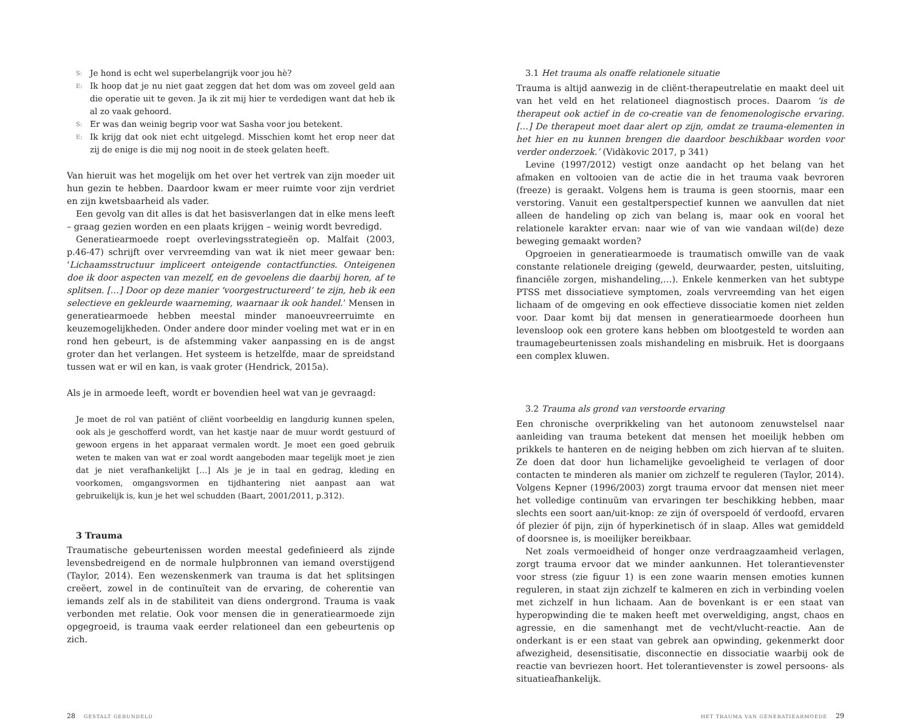S: Je hond is echt wel superbelangrijk voor jou hè?
E: Ik hoop dat je nu niet gaat zeggen dat het dom was om zoveel geld aan die operatie uit te geven. Ja ik zit mij hier te verdedigen want dat heb ik al zo vaak gehoord.
S: Er was dan weinig begrip voor wat Sasha voor jou betekent.
E: Ik krijg dat ook niet echt uitgelegd. Misschien komt het erop neer dat zij de enige is die mij nog nooit in de steek gelaten heeft.
Van hieruit was het mogelijk om het over het vertrek van zijn moeder uit hun gezin te hebben. Daardoor kwam er meer ruimte voor zijn verdriet en zijn kwetsbaarheid als vader.
Een gevolg van dit alles is dat het basisverlangen dat in elke mens leeft – graag gezien worden en een plaats krijgen – weinig wordt bevredigd.
Generatiearmoede roept overlevingsstrategieën op. Malfait (2003, p.46-47) schrijft over vervreemding van wat ik niet meer gewaar ben: ‘Lichaamsstructuur impliceert onteigende contactfuncties. Onteigenen doe ik door aspecten van mezelf, en de gevoelens die daarbij horen, af te splitsen. […] Door op deze manier ‘voorgestructureerd’ te zijn, heb ik een selectieve en gekleurde waarneming, waarnaar ik ook handel.’ Mensen in generatiearmoede hebben meestal minder manoeuvreerruimte en keuzemogelijkheden. Onder andere door minder voeling met wat er in en rond hen gebeurt, is de afstemming vaker aanpassing en is de angst groter dan het verlangen. Het systeem is hetzelfde, maar de spreidstand tussen wat er wil en kan, is vaak groter (Hendrick, 2015a).
Als je in armoede leeft, wordt er bovendien heel wat van je gevraagd:
Je moet de rol van patiënt of cliënt voorbeeldig en langdurig kunnen spelen, ook als je geschofferd wordt, van het kastje naar de muur wordt gestuurd of gewoon ergens in het apparaat vermalen wordt. Je moet een goed gebruik weten te maken van wat er zoal wordt aangeboden maar tegelijk moet je zien dat je niet verafhankelijkt […] Als je je in taal en gedrag, kleding en voorkomen, omgangsvormen en tijdhantering niet aanpast aan wat gebruikelijk is, kun je het wel schudden (Baart, 2001/2011, p.312).
3 Trauma
Traumatische gebeurtenissen worden meestal gedefinieerd als zijnde levensbedreigend en de normale hulpbronnen van iemand overstijgend (Taylor, 2014). Een wezenskenmerk van trauma is dat het splitsingen creëert, zowel in de continuïteit van de ervaring, de coherentie van iemands zelf als in de stabiliteit van diens ondergrond. Trauma is vaak verbonden met relatie. Ook voor mensen die in generatiearmoede zijn opgegroeid, is trauma vaak eerder relationeel dan een gebeurtenis op zich.
3.1 Het trauma als onaffe relationele situatie
Trauma is altijd aanwezig in de cliënt-therapeutrelatie en maakt deel uit van het veld en het relationeel diagnostisch proces. Daarom ‘is de therapeut ook actief in de co-creatie van de fenomenologische ervaring. […] De therapeut moet daar alert op zijn, omdat ze trauma-elementen in het hier en nu kunnen brengen die daardoor beschikbaar worden voor verder onderzoek.’ (Vidàkovic 2017, p 341)
Levine (1997/2012) vestigt onze aandacht op het belang van het afmaken en voltooien van de actie die in het trauma vaak bevroren (freeze) is geraakt. Volgens hem is trauma is geen stoornis, maar een verstoring. Vanuit een gestaltperspectief kunnen we aanvullen dat niet alleen de handeling op zich van belang is, maar ook en vooral het relationele karakter ervan: naar wie of van wie vandaan wil(de) deze beweging gemaakt worden?
Opgroeien in generatiearmoede is traumatisch omwille van de vaak constante relationele dreiging (geweld, deurwaarder, pesten, uitsluiting, financiële zorgen, mishandeling,…). Enkele kenmerken van het subtype PTSS met dissociatieve symptomen, zoals vervreemding van het eigen lichaam of de omgeving en ook effectieve dissociatie komen niet zelden voor. Daar komt bij dat mensen in generatiearmoede doorheen hun levensloop ook een grotere kans hebben om blootgesteld te worden aan traumagebeurtenissen zoals mishandeling en misbruik. Het is doorgaans een complex kluwen.
3.2 Trauma als grond van verstoorde ervaring
Een chronische overprikkeling van het autonoom zenuwstelsel naar aanleiding van trauma betekent dat mensen het moeilijk hebben om prikkels te hanteren en de neiging hebben om zich hiervan af te sluiten. Ze doen dat door hun lichamelijke gevoeligheid te verlagen of door contacten te minderen als manier om zichzelf te reguleren (Taylor, 2014). Volgens Kepner (1996/2003) zorgt trauma ervoor dat mensen niet meer het volledige continuüm van ervaringen ter beschikking hebben, maar slechts een soort aan/uit-knop: ze zijn óf overspoeld óf verdoofd, ervaren óf plezier óf pijn, zijn óf hyperkinetisch óf in slaap. Alles wat gemiddeld of doorsnee is, is moeilijker bereikbaar.
Net zoals vermoeidheid of honger onze verdraagzaamheid verlagen, zorgt trauma ervoor dat we minder aankunnen. Het tolerantievenster voor stress (zie figuur 1) is een zone waarin mensen emoties kunnen reguleren, in staat zijn zichzelf te kalmeren en zich in verbinding voelen met zichzelf in hun lichaam. Aan de bovenkant is er een staat van hyperopwinding die te maken heeft met overweldiging, angst, chaos en agressie, en die samenhangt met de vecht/vlucht-reactie. Aan de onderkant is er een staat van gebrek aan opwinding, gekenmerkt door afwezigheid, desensitisatie, disconnectie en dissociatie waarbij ook de reactie van bevriezen hoort. Het tolerantievenster is zowel persoons- als situatieafhankelijk.
28 GESTALT GEBUNDELD HET TRAUMA VAN GENERATIEARMOEDE 29